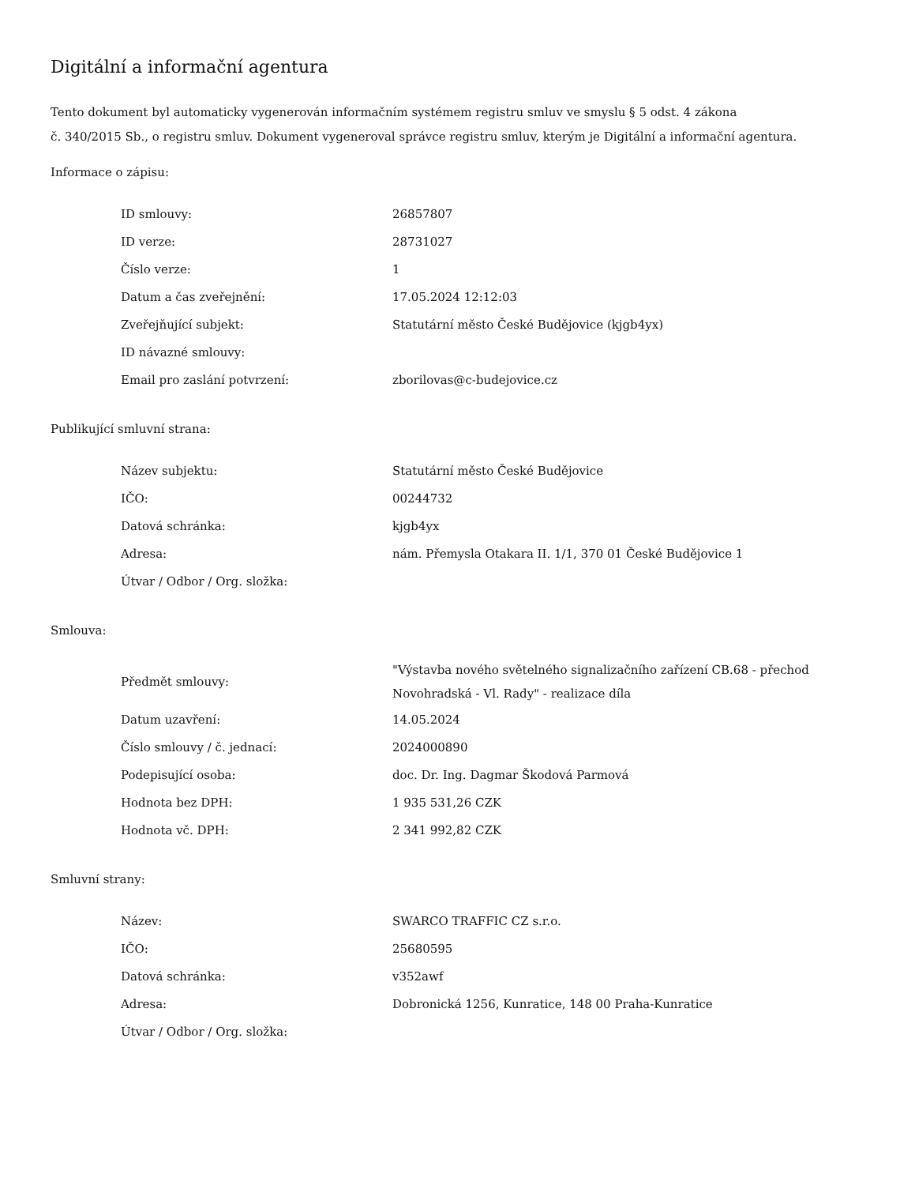Digitální a informační agentura
Tento dokument byl automaticky vygenerován informačním systémem registru smluv ve smyslu § 5 odst. 4 zákona
č. 340/2015 Sb., o registru smluv. Dokument vygeneroval správce registru smluv, kterým je Digitální a informační agentura.
Informace o zápisu:
| ID smlouvy: | 26857807 |
| ID verze: | 28731027 |
| Číslo verze: | 1 |
| Datum a čas zveřejnění: | 17.05.2024 12:12:03 |
| Zveřejňující subjekt: | Statutární město České Budějovice (kjgb4yx) |
| ID návazné smlouvy: | |
| Email pro zaslání potvrzení: | zborilovas@c-budejovice.cz |
Publikující smluvní strana:
| Název subjektu: | Statutární město České Budějovice |
| IČO: | 00244732 |
| Datová schránka: | kjgb4yx |
| Adresa: | nám. Přemysla Otakara II. 1/1, 370 01 České Budějovice 1 |
| Útvar / Odbor / Org. složka: | |
Smlouva:
| Předmět smlouvy: | "Výstavba nového světelného signalizačního zařízení CB.68 - přechod Novohradská - Vl. Rady" - realizace díla |
| Datum uzavření: | 14.05.2024 |
| Číslo smlouvy / č. jednací: | 2024000890 |
| Podepisující osoba: | doc. Dr. Ing. Dagmar Škodová Parmová |
| Hodnota bez DPH: | 1 935 531,26 CZK |
| Hodnota vč. DPH: | 2 341 992,82 CZK |
Smluvní strany:
| Název: | SWARCO TRAFFIC CZ s.r.o. |
| IČO: | 25680595 |
| Datová schránka: | v352awf |
| Adresa: | Dobronická 1256, Kunratice, 148 00 Praha-Kunratice |
| Útvar / Odbor / Org. složka: | |